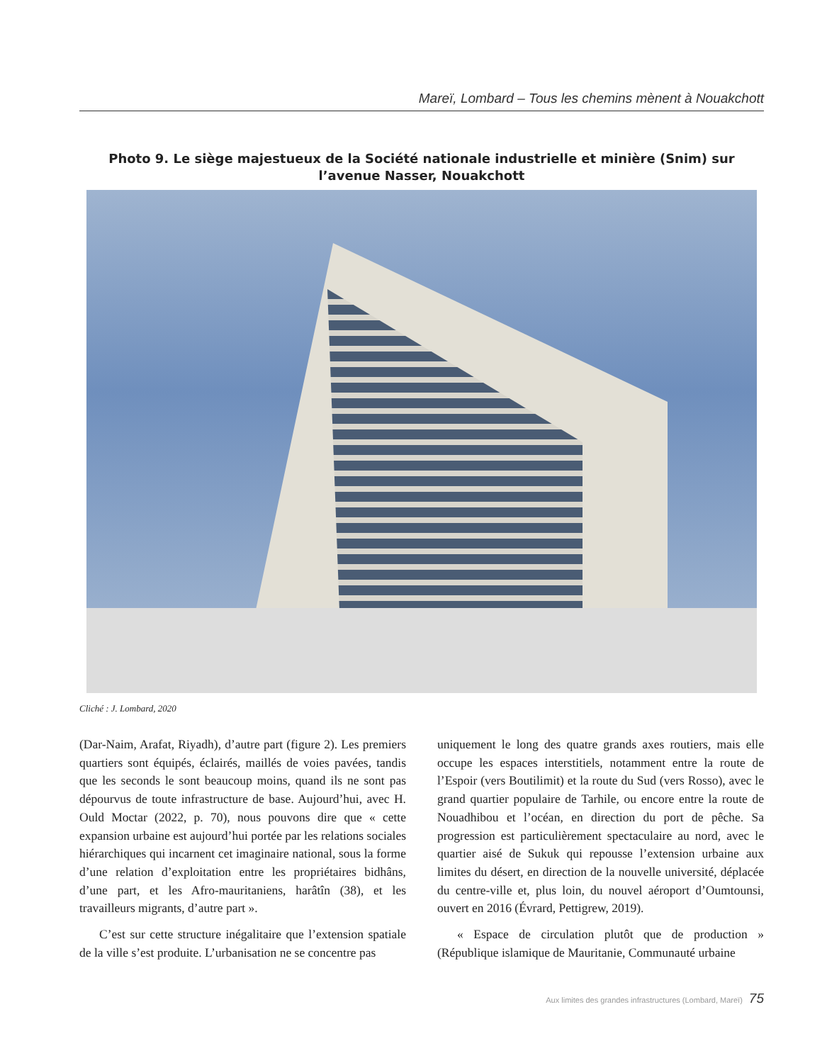Mareï, Lombard – Tous les chemins mènent à Nouakchott
Photo 9. Le siège majestueux de la Société nationale industrielle et minière (Snim) sur l’avenue Nasser, Nouakchott
Cliché : J. Lombard, 2020
(Dar-Naim, Arafat, Riyadh), d’autre part (figure 2). Les premiers quartiers sont équipés, éclairés, maillés de voies pavées, tandis que les seconds le sont beaucoup moins, quand ils ne sont pas dépourvus de toute infrastructure de base. Aujourd’hui, avec H. Ould Moctar (2022, p. 70), nous pouvons dire que « cette expansion urbaine est aujourd’hui portée par les relations sociales hiérarchiques qui incarnent cet imaginaire national, sous la forme d’une relation d’exploitation entre les propriétaires bidhâns, d’une part, et les Afro-mauritaniens, harâtîn (38), et les travailleurs migrants, d’autre part ».
C’est sur cette structure inégalitaire que l’extension spatiale de la ville s’est produite. L’urbanisation ne se concentre pas
uniquement le long des quatre grands axes routiers, mais elle occupe les espaces interstitiels, notamment entre la route de l’Espoir (vers Boutilimit) et la route du Sud (vers Rosso), avec le grand quartier populaire de Tarhile, ou encore entre la route de Nouadhibou et l’océan, en direction du port de pêche. Sa progression est particulièrement spectaculaire au nord, avec le quartier aisé de Sukuk qui repousse l’extension urbaine aux limites du désert, en direction de la nouvelle université, déplacée du centre-ville et, plus loin, du nouvel aéroport d’Oumtounsi, ouvert en 2016 (Évrard, Pettigrew, 2019).
« Espace de circulation plutôt que de production » (République islamique de Mauritanie, Communauté urbaine
Aux limites des grandes infrastructures (Lombard, Mareï) 75